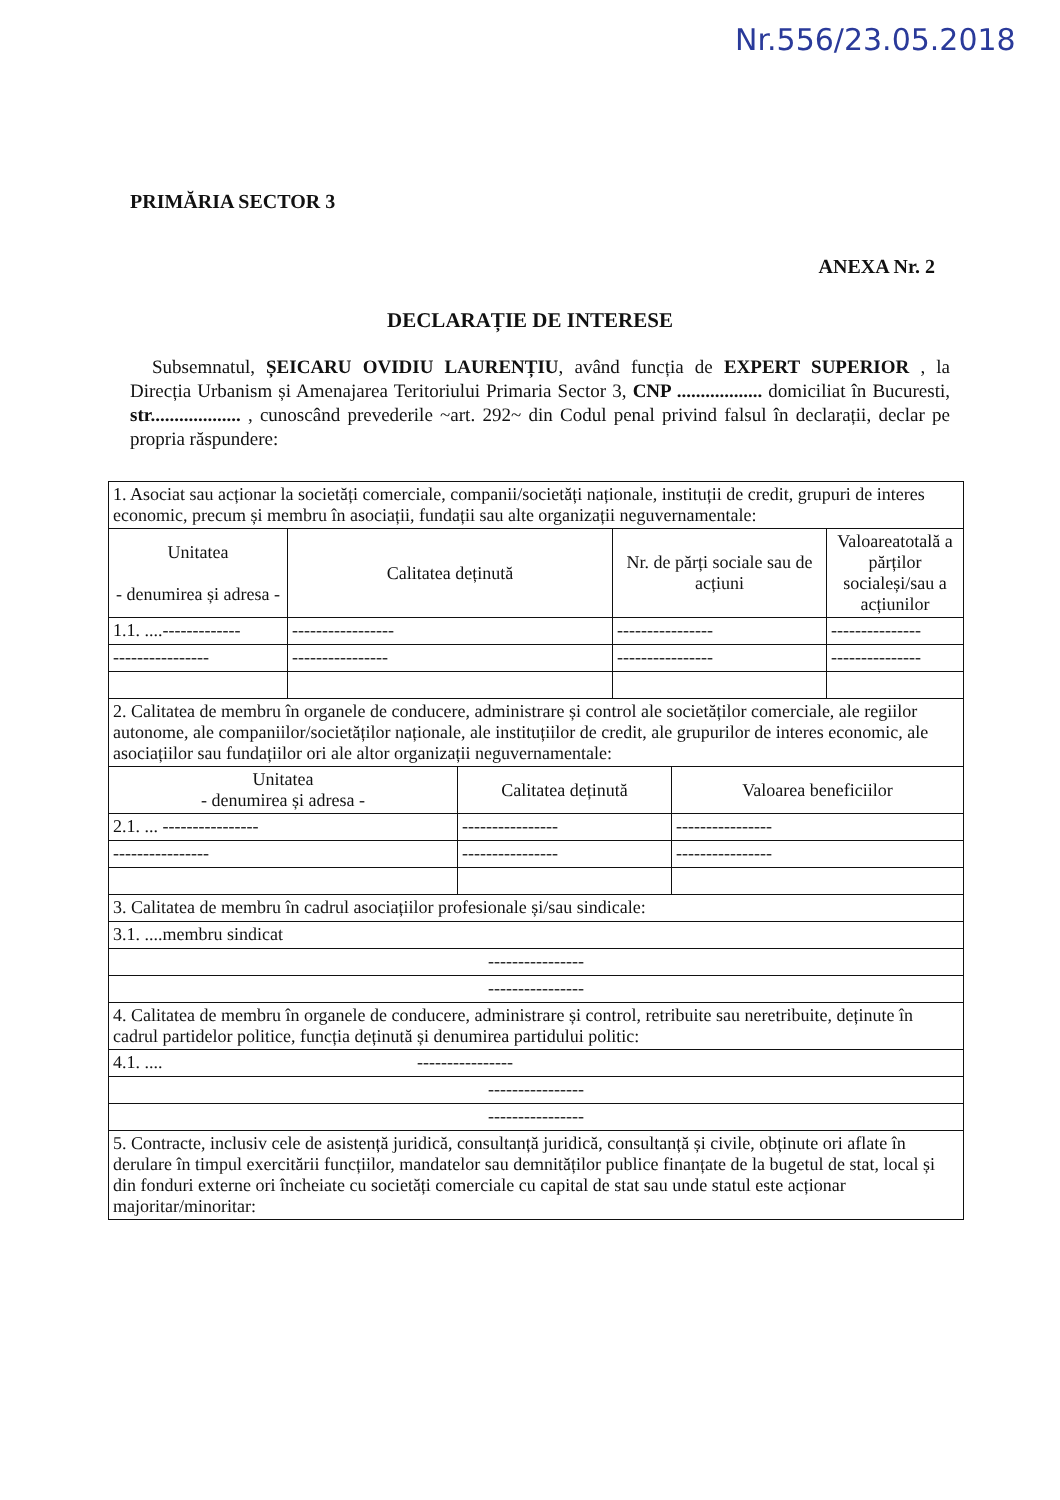Nr.556/23.05.2018
PRIMĂRIA SECTOR 3
ANEXA Nr. 2
DECLARAȚIE DE INTERESE
Subsemnatul, ȘEICARU OVIDIU LAURENȚIU, având funcția de EXPERT SUPERIOR , la Direcția Urbanism și Amenajarea Teritoriului Primaria Sector 3, CNP .................. domiciliat în Bucuresti, str................... , cunoscând prevederile ~art. 292~ din Codul penal privind falsul în declarații, declar pe propria răspundere:
| 1. Asociat sau acționar la societăți comerciale, companii/societăți naționale, instituții de credit, grupuri de interes economic, precum și membru în asociații, fundații sau alte organizații neguvernamentale: | | | |
| Unitatea - denumirea și adresa - | Calitatea deținută | Nr. de părți sociale sau de acțiuni | Valoareatotală a părților socialeși/sau a acțiunilor |
| 1.1. ....------------- | ----------------- | ---------------- | --------------- |
| ---------------- | ---------------- | ---------------- | --------------- |
| 2. Calitatea de membru în organele de conducere, administrare și control ale societăților comerciale, ale regiilor autonome, ale companiilor/societăților naționale, ale instituțiilor de credit, ale grupurilor de interes economic, ale asociațiilor sau fundațiilor ori ale altor organizații neguvernamentale: | | |
| Unitatea - denumirea și adresa - | Calitatea deținută | Valoarea beneficiilor |
| 2.1. ... ---------------- | ---------------- | ---------------- |
| ---------------- | ---------------- | ---------------- |
| 3. Calitatea de membru în cadrul asociațiilor profesionale și/sau sindicale: | | |
| 3.1. ....membru sindicat | | |
| ---------------- | | |
| ---------------- | | |
| 4. Calitatea de membru în organele de conducere, administrare și control, retribuite sau neretribuite, deținute în cadrul partidelor politice, funcția deținută și denumirea partidului politic: | | |
| 4.1. .... ---------------- | | |
| ---------------- | | |
| ---------------- | | |
| 5. Contracte, inclusiv cele de asistență juridică, consultanță juridică, consultanță și civile, obținute ori aflate în derulare în timpul exercitării funcțiilor, mandatelor sau demnităților publice finanțate de la bugetul de stat, local și din fonduri externe ori încheiate cu societăți comerciale cu capital de stat sau unde statul este acționar majoritar/minoritar: | | |